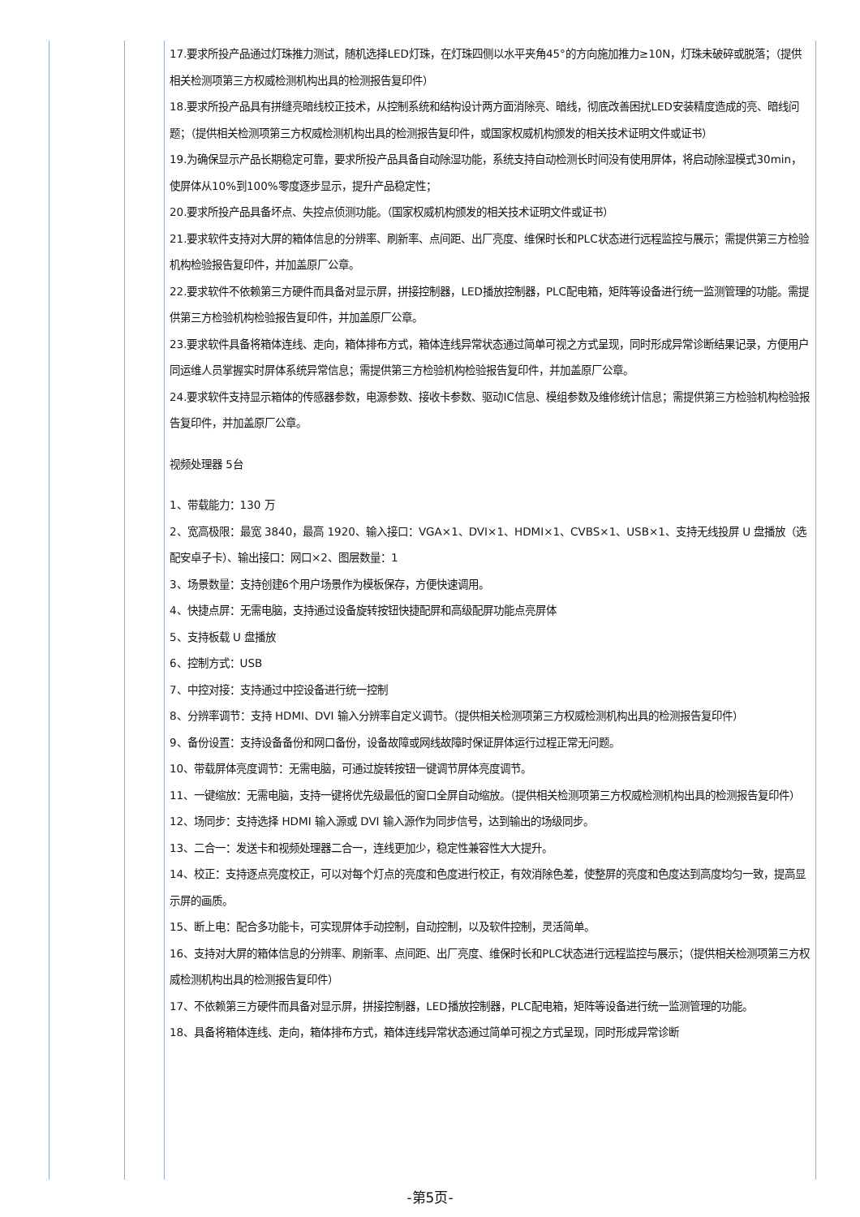| | | 17.要求所投产品通过灯珠推力测试，随机选择LED灯珠，在灯珠四侧以水平夹角45°的方向施加推力≥10N，灯珠未破碎或脱落；（提供相关检测项第三方权威检测机构出具的检测报告复印件） 18.要求所投产品具有拼缝亮暗线校正技术，从控制系统和结构设计两方面消除亮、暗线，彻底改善困扰LED安装精度造成的亮、暗线问题；（提供相关检测项第三方权威检测机构出具的检测报告复印件，或国家权威机构颁发的相关技术证明文件或证书） 19.为确保显示产品长期稳定可靠，要求所投产品具备自动除湿功能，系统支持自动检测长时间没有使用屏体，将启动除湿模式30min，使屏体从10%到100%零度逐步显示，提升产品稳定性； 20.要求所投产品具备坏点、失控点侦测功能。（国家权威机构颁发的相关技术证明文件或证书） 21.要求软件支持对大屏的箱体信息的分辨率、刷新率、点间距、出厂亮度、维保时长和PLC状态进行远程监控与展示；需提供第三方检验机构检验报告复印件，并加盖原厂公章。 22.要求软件不依赖第三方硬件而具备对显示屏，拼接控制器，LED播放控制器，PLC配电箱，矩阵等设备进行统一监测管理的功能。需提供第三方检验机构检验报告复印件，并加盖原厂公章。 23.要求软件具备将箱体连线、走向，箱体排布方式，箱体连线异常状态通过简单可视之方式呈现，同时形成异常诊断结果记录，方便用户同运维人员掌握实时屏体系统异常信息；需提供第三方检验机构检验报告复印件，并加盖原厂公章。 24.要求软件支持显示箱体的传感器参数，电源参数、接收卡参数、驱动IC信息、模组参数及维修统计信息；需提供第三方检验机构检验报告复印件，并加盖原厂公章。 视频处理器 5台 1、带载能力：130 万 2、宽高极限：最宽 3840，最高 1920、输入接口：VGA×1、DVI×1、HDMI×1、CVBS×1、USB×1、支持无线投屏 U 盘播放（选配安卓子卡）、输出接口：网口×2、图层数量：1 3、场景数量：支持创建6个用户场景作为模板保存，方便快速调用。 4、快捷点屏：无需电脑，支持通过设备旋转按钮快捷配屏和高级配屏功能点亮屏体 5、支持板载 U 盘播放 6、控制方式：USB 7、中控对接：支持通过中控设备进行统一控制 8、分辨率调节：支持 HDMI、DVI 输入分辨率自定义调节。（提供相关检测项第三方权威检测机构出具的检测报告复印件） 9、备份设置：支持设备备份和网口备份，设备故障或网线故障时保证屏体运行过程正常无问题。 10、带载屏体亮度调节：无需电脑，可通过旋转按钮一键调节屏体亮度调节。 11、一键缩放：无需电脑，支持一键将优先级最低的窗口全屏自动缩放。（提供相关检测项第三方权威检测机构出具的检测报告复印件） 12、场同步：支持选择 HDMI 输入源或 DVI 输入源作为同步信号，达到输出的场级同步。 13、二合一：发送卡和视频处理器二合一，连线更加少，稳定性兼容性大大提升。 14、校正：支持逐点亮度校正，可以对每个灯点的亮度和色度进行校正，有效消除色差，使整屏的亮度和色度达到高度均匀一致，提高显示屏的画质。 15、断上电：配合多功能卡，可实现屏体手动控制，自动控制，以及软件控制，灵活简单。 16、支持对大屏的箱体信息的分辨率、刷新率、点间距、出厂亮度、维保时长和PLC状态进行远程监控与展示；（提供相关检测项第三方权威检测机构出具的检测报告复印件） 17、不依赖第三方硬件而具备对显示屏，拼接控制器，LED播放控制器，PLC配电箱，矩阵等设备进行统一监测管理的功能。 18、具备将箱体连线、走向，箱体排布方式，箱体连线异常状态通过简单可视之方式呈现，同时形成异常诊断 |
-第5页-